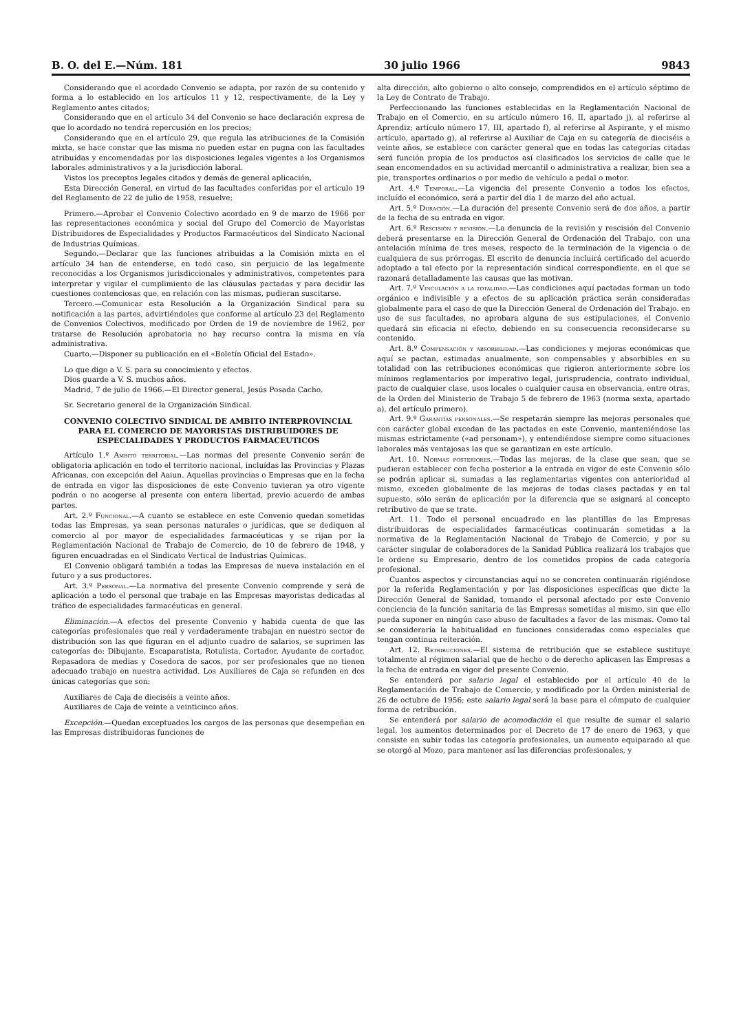B. O. del E.—Núm. 181 30 julio 1966 9843
Considerando que el acordado Convenio se adapta, por razón de su contenido y forma a lo establecido en los artículos 11 y 12, respectivamente, de la Ley y Reglamento antes citados;
Considerando que en el artículo 34 del Convenio se hace declaración expresa de que lo acordado no tendrá repercusión en los precios;
Considerando que en el artículo 29, que regula las atribuciones de la Comisión mixta, se hace constar que las misma no pueden estar en pugna con las facultades atribuídas y encomendadas por las disposiciones legales vigentes a los Organismos laborales administrativos y a la jurisdicción laboral.
Vistos los preceptos legales citados y demás de general aplicación,
Esta Dirección General, en virtud de las facultades conferidas por el artículo 19 del Reglamento de 22 de julio de 1958, resuelve:
Primero.—Aprobar el Convenio Colectivo acordado en 9 de marzo de 1966 por las representaciones económica y social del Grupo del Comercio de Mayoristas Distribuidores de Especialidades y Productos Farmacéuticos del Sindicato Nacional de Industrias Químicas.
Segundo.—Declarar que las funciones atribuidas a la Comisión mixta en el artículo 34 han de entenderse, en todo caso, sin perjuicio de las legalmente reconocidas a los Organismos jurisdiccionales y administrativos, competentes para interpretar y vigilar el cumplimiento de las cláusulas pactadas y para decidir las cuestiones contenciosas que, en relación con las mismas, pudieran suscitarse.
Tercero.—Comunicar esta Resolución a la Organización Sindical para su notificación a las partes, advirtiéndoles que conforme al artículo 23 del Reglamento de Convenios Colectivos, modificado por Orden de 19 de noviembre de 1962, por tratarse de Resolución aprobatoria no hay recurso contra la misma en vía administrativa.
Cuarto.—Disponer su publicación en el «Boletín Oficial del Estado».
Lo que digo a V. S. para su conocimiento y efectos.
Dios guarde a V. S. muchos años.
Madrid, 7 de julio de 1966.—El Director general, Jesús Posada Cacho.
Sr. Secretario general de la Organización Sindical.
CONVENIO COLECTIVO SINDICAL DE AMBITO INTERPROVINCIAL PARA EL COMERCIO DE MAYORISTAS DISTRIBUIDORES DE ESPECIALIDADES Y PRODUCTOS FARMACEUTICOS
Artículo 1.º Ambito territorial.—Las normas del presente Convenio serán de obligatoria aplicación en todo el territorio nacional, incluídas las Provincias y Plazas Africanas, con excepción del Aaiun. Aquellas provincias o Empresas que en la fecha de entrada en vigor las disposiciones de este Convenio tuvieran ya otro vigente podrán o no acogerse al presente con entera libertad, previo acuerdo de ambas partes.
Art. 2.º Funcional.—A cuanto se establece en este Convenio quedan sometidas todas las Empresas, ya sean personas naturales o jurídicas, que se dediquen al comercio al por mayor de especialidades farmacéuticas y se rijan por la Reglamentación Nacional de Trabajo de Comercio, de 10 de febrero de 1948, y figuren encuadradas en el Sindicato Vertical de Industrias Químicas.
El Convenio obligará también a todas las Empresas de nueva instalación en el futuro y a sus productores.
Art. 3.º Personal.—La normativa del presente Convenio comprende y será de aplicación a todo el personal que trabaje en las Empresas mayoristas dedicadas al tráfico de especialidades farmacéuticas en general.
Eliminación.—A efectos del presente Convenio y habida cuenta de que las categorías profesionales que real y verdaderamente trabajan en nuestro sector de distribución son las que figuran en el adjunto cuadro de salarios, se suprimen las categorías de: Dibujante, Escaparatista, Rotulista, Cortador, Ayudante de cortador, Repasadora de medias y Cosedora de sacos, por ser profesionales que no tienen adecuado trabajo en nuestra actividad. Los Auxiliares de Caja se refunden en dos únicas categorías que son:
Auxiliares de Caja de dieciséis a veinte años.
Auxiliares de Caja de veinte a veinticinco años.
Excepción.—Quedan exceptuados los cargos de las personas que desempeñan en las Empresas distribuidoras funciones de
alta dirección, alto gobierno o alto consejo, comprendidos en el artículo séptimo de la Ley de Contrato de Trabajo.
Perfeccionando las funciones establecidas en la Reglamentación Nacional de Trabajo en el Comercio, en su artículo número 16, II, apartado j), al referirse al Aprendiz; artículo número 17, III, apartado f), al referirse al Aspirante, y el mismo artículo, apartado g), al referirse al Auxiliar de Caja en su categoría de dieciséis a veinte años, se establece con carácter general que en todas las categorías citadas será función propia de los productos así clasificados los servicios de calle que le sean encomendados en su actividad mercantil o administrativa a realizar, bien sea a pie, transportes ordinarios o por medio de vehículo a pedal o motor.
Art. 4.º Temporal.—La vigencia del presente Convenio a todos los efectos, incluído el económico, será a partir del día 1 de marzo del año actual.
Art. 5.º Duración.—La duración del presente Convenio será de dos años, a partir de la fecha de su entrada en vigor.
Art. 6.º Rescisión y revisión.—La denuncia de la revisión y rescisión del Convenio deberá presentarse en la Dirección General de Ordenación del Trabajo, con una antelación mínima de tres meses, respecto de la terminación de la vigencia o de cualquiera de sus prórrogas. El escrito de denuncia incluirá certificado del acuerdo adoptado a tal efecto por la representación sindical correspondiente, en el que se razonará detalladamente las causas que las motivan.
Art. 7.º Vinculación a la totalidad.—Las condiciones aquí pactadas forman un todo orgánico e indivisible y a efectos de su aplicación práctica serán consideradas globalmente para el caso de que la Dirección General de Ordenación del Trabajo. en uso de sus facultades, no aprobara alguna de sus estipulaciones, el Convenio quedará sin eficacia ni efecto, debiendo en su consecuencia reconsiderarse su contenido.
Art. 8.º Compensación y absorbilidad.—Las condiciones y mejoras económicas que aquí se pactan, estimadas anualmente, son compensables y absorbibles en su totalidad con las retribuciones económicas que rigieron anteriormente sobre los mínimos reglamentarios por imperativo legal, jurisprudencia, contrato individual, pacto de cualquier clase, usos locales o cualquier causa en observancia, entre otras, de la Orden del Ministerio de Trabajo 5 de febrero de 1963 (norma sexta, apartado a), del artículo primero).
Art. 9.º Garantías personales.—Se respetarán siempre las mejoras personales que con carácter global excedan de las pactadas en este Convenio, manteniéndose las mismas estrictamente («ad personam»), y entendiéndose siempre como situaciones laborales más ventajosas las que se garantizan en este artículo.
Art. 10. Normas posteriores.—Todas las mejoras, de la clase que sean, que se pudieran establecer con fecha posterior a la entrada en vigor de este Convenio sólo se podrán aplicar si, sumadas a las reglamentarias vigentes con anterioridad al mismo, exceden globalmente de las mejoras de todas clases pactadas y en tal supuesto, sólo serán de aplicación por la diferencia que se asignará al concepto retributivo de que se trate.
Art. 11. Todo el personal encuadrado en las plantillas de las Empresas distribuidoras de especialidades farmacéuticas continuarán sometidas a la normativa de la Reglamentación Nacional de Trabajo de Comercio, y por su carácter singular de colaboradores de la Sanidad Pública realizará los trabajos que le ordene su Empresario, dentro de los cometidos propios de cada categoría profesional.
Cuantos aspectos y circunstancias aquí no se concreten continuarán rigiéndose por la referida Reglamentación y por las disposiciones específicas que dicte la Dirección General de Sanidad, tomando el personal afectado por este Convenio conciencia de la función sanitaria de las Empresas sometidas al mismo, sin que ello pueda suponer en ningún caso abuso de facultades a favor de las mismas. Como tal se consideraría la habitualidad en funciones consideradas como especiales que tengan continua reiteración.
Art. 12. Retribuciones.—El sistema de retribución que se establece sustituye totalmente al régimen salarial que de hecho o de derecho aplicasen las Empresas a la fecha de entrada en vigor del presente Convenio.
Se entenderá por salario legal el establecido por el artículo 40 de la Reglamentación de Trabajo de Comercio, y modificado por la Orden ministerial de 26 de octubre de 1956; este salario legal será la base para el cómputo de cualquier forma de retribución.
Se entenderá por salario de acomodación el que resulte de sumar el salario legal, los aumentos determinados por el Decreto de 17 de enero de 1963, y que consiste en subir todas las categoría profesionales, un aumento equiparado al que se otorgó al Mozo, para mantener así las diferencias profesionales, y